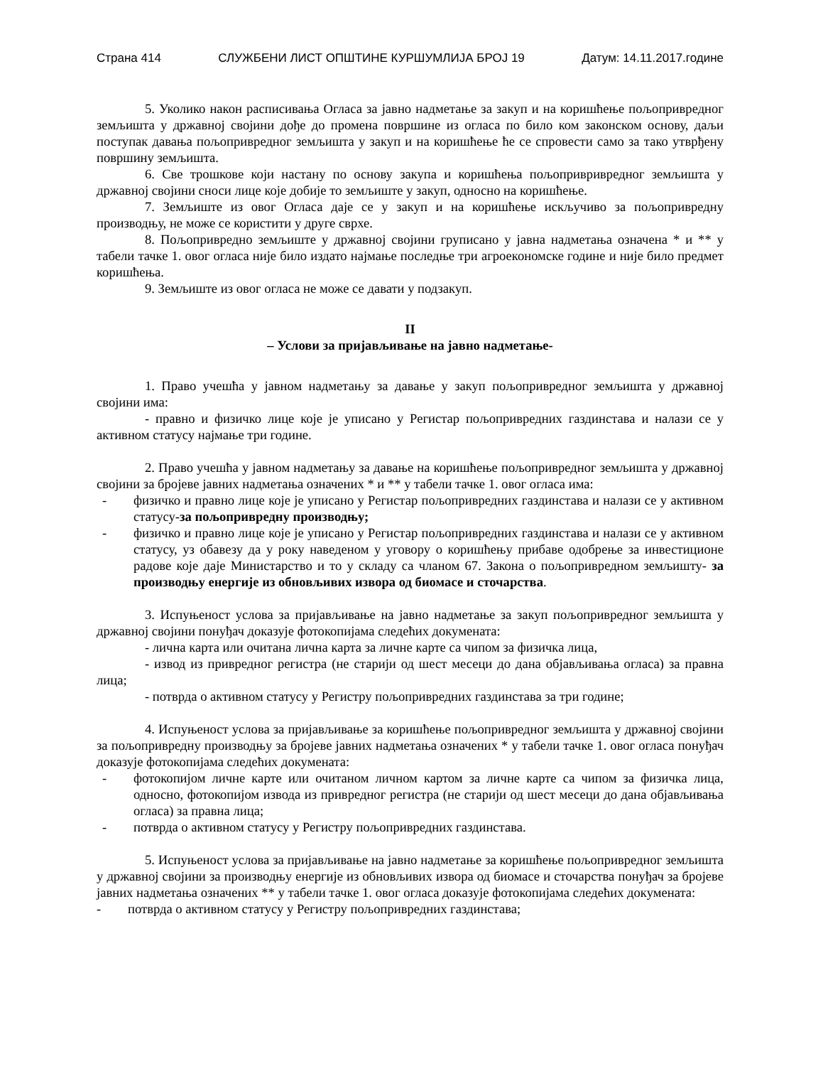Страна 414 СЛУЖБЕНИ ЛИСТ ОПШТИНЕ КУРШУМЛИЈА БРОЈ 19 Датум: 14.11.2017.године
5. Уколико након расписивања Огласа за јавно надметање за закуп и на коришћење пољопривредног земљишта у државној својини дође до промена површине из огласа по било ком законском основу, даљи поступак давања пољопривредног земљишта у закуп и на коришћење ће се спровести само за тако утврђену површину земљишта.
6. Све трошкове који настану по основу закупа и коришћења пољопривривредног земљишта у државној својини сноси лице које добије то земљиште у закуп, односно на коришћење.
7. Земљиште из овог Огласа даје се у закуп и на коришћење искључиво за пољопривредну производњу, не може се користити у друге сврхе.
8. Пољопривредно земљиште у државној својини груписано у јавна надметања означена * и ** у табели тачке 1. овог огласа није било издато најмање последње три агроекономске године и није било предмет коришћења.
9. Земљиште из овог огласа не може се давати у подзакуп.
II
– Услови за пријављивање на јавно надметање-
1. Право учешћа у јавном надметању за давање у закуп пољопривредног земљишта у државној својини има:
- правно и физичко лице које је уписано у Регистар пољопривредних газдинстава и налази се у активном статусу најмање три године.
2. Право учешћа у јавном надметању за давање на коришћење пољопривредног земљишта у државној својини за бројеве јавних надметања означених * и ** у табели тачке 1. овог огласа има:
- физичко и правно лице које је уписано у Регистар пољопривредних газдинстава и налази се у активном статусу-за пољопривредну производњу;
- физичко и правно лице које је уписано у Регистар пољопривредних газдинстава и налази се у активном статусу, уз обавезу да у року наведеном у уговору о коришћењу прибаве одобрење за инвестиционе радове које даје Министарство и то у складу са чланом 67. Закона о пољопривредном земљишту- за производњу енергије из обновљивих извора од биомасе и сточарства.
3. Испуњеност услова за пријављивање на јавно надметање за закуп пољопривредног земљишта у државној својини понуђач доказује фотокопијама следећих докумената:
- лична карта или очитана лична карта за личне карте са чипом за физичка лица,
- извод из привредног регистра (не старији од шест месеци до дана објављивања огласа) за правна лица;
- потврда о активном статусу у Регистру пољопривредних газдинстава за три године;
4. Испуњеност услова за пријављивање за коришћење пољопривредног земљишта у државној својини за пољопривредну производњу за бројеве јавних надметања означених * у табели тачке 1. овог огласа понуђач доказује фотокопијама следећих докумената:
- фотокопијом личне карте или очитаном личном картом за личне карте са чипом за физичка лица, односно, фотокопијом извода из привредног регистра (не старији од шест месеци до дана објављивања огласа) за правна лица;
- потврда о активном статусу у Регистру пољопривредних газдинстава.
5. Испуњеност услова за пријављивање на јавно надметање за коришћење пољопривредног земљишта у државној својини за производњу енергије из обновљивих извора од биомасе и сточарства понуђач за бројеве јавних надметања означених ** у табели тачке 1. овог огласа доказује фотокопијама следећих докумената:
- потврда о активном статусу у Регистру пољопривредних газдинстава;